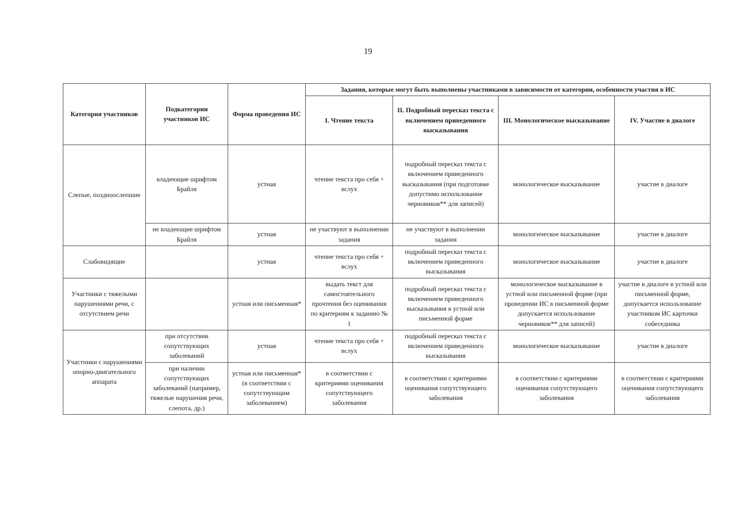19
| Категория участников | Подкатегории участников ИС | Форма проведения ИС | Задания, которые могут быть выполнены участниками в зависимости от категории, особенности участия в ИС | | | |
| --- | --- | --- | --- | --- | --- | --- |
| | | | I. Чтение текста | II. Подробный пересказ текста с включением приведенного высказывания | III. Монологическое высказывание | IV. Участие в диалоге |
| Слепые, поздноослепшие | владеющие шрифтом Брайля | устная | чтение текста про себя + вслух | подробный пересказ текста с включением приведенного высказывания (при подготовке допустимо использование черновиков** для записей) | монологическое высказывание | участие в диалоге |
| | не владеющие шрифтом Брайля | устная | не участвуют в выполнении задания | не участвуют в выполнении задания | монологическое высказывание | участие в диалоге |
| Слабовидящие | | устная | чтение текста про себя + вслух | подробный пересказ текста с включением приведенного высказывания | монологическое высказывание | участие в диалоге |
| Участники с тяжелыми нарушениями речи, с отсутствием речи | | устная или письменная* | выдать текст для самостоятельного прочтения без оценивания по критериям к заданию № 1 | подробный пересказ текста с включением приведенного высказывания в устной или письменной форме | монологическое высказывание в устной или письменной форме (при проведении ИС в письменной форме допускается использование черновиков** для записей) | участие в диалоге в устной или письменной форме, допускается использование участником ИС карточки собеседника |
| Участники с нарушениями опорно-двигательного аппарата | при отсутствии сопутствующих заболеваний | устная | чтение текста про себя + вслух | подробный пересказ текста с включением приведенного высказывания | монологическое высказывание | участие в диалоге |
| | при наличии сопутствующих заболеваний (например, тяжелые нарушения речи, слепота, др.) | устная или письменная* (в соответствии с сопутствующим заболеванием) | в соответствии с критериями оценивания сопутствующего заболевания | в соответствии с критериями оценивания сопутствующего заболевания | в соответствии с критериями оценивания сопутствующего заболевания | в соответствии с критериями оценивания сопутствующего заболевания |